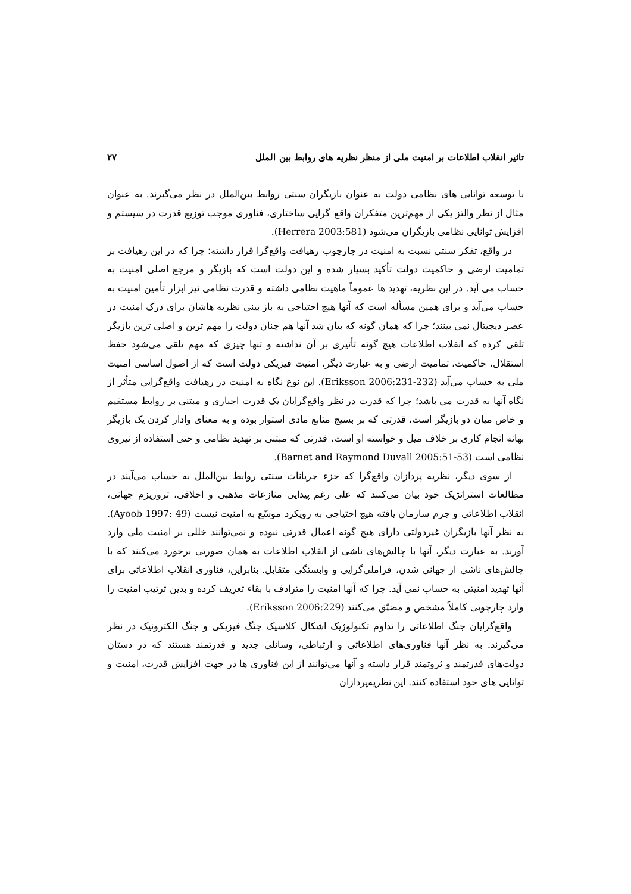تاثیر انقلاب اطلاعات بر امنیت ملی از منظر نظریه های روابط بین الملل ۲۷
با توسعه توانایی های نظامی دولت به عنوان بازیگران سنتی روابط بین‌الملل در نظر می‌گیرند. به عنوان مثال از نظر والتز یکی از مهم‌ترین متفکران واقع گرایی ساختاری، فناوری موجب توزیع قدرت در سیستم و افزایش توانایی نظامی بازیگران می‌شود (Herrera 2003:581).
در واقع، تفکر سنتی نسبت به امنیت در چارچوب رهیافت واقع‌گرا قرار داشته؛ چرا که در این رهیافت بر تمامیت ارضی و حاکمیت دولت تأکید بسیار شده و این دولت است که بازیگر و مرجع اصلی امنیت به حساب می آید. در این نظریه، تهدید ها عموماً ماهیت نظامی داشته و قدرت نظامی نیز ابزار تأمین امنیت به حساب می‌آید و برای همین مسأله است که آنها هیچ احتیاجی به باز بینی نظریه هاشان برای درک امنیت در عصر دیجیتال نمی بینند؛ چرا که همان گونه که بیان شد آنها هم چنان دولت را مهم ترین و اصلی ترین بازیگر تلقی کرده که انقلاب اطلاعات هیچ گونه تأثیری بر آن نداشته و تنها چیزی که مهم تلقی می‌شود حفظ استقلال، حاکمیت، تمامیت ارضی و به عبارت دیگر، امنیت فیزیکی دولت است که از اصول اساسی امنیت ملی به حساب می‌آید (Eriksson 2006:231-232). این نوع نگاه به امنیت در رهیافت واقع‌گرایی متأثر از نگاه آنها به قدرت می باشد؛ چرا که قدرت در نظر واقع‌گرایان یک قدرت اجباری و مبتنی بر روابط مستقیم و خاص میان دو بازیگر است، قدرتی که بر بسیج منابع مادی استوار بوده و به معنای وادار کردن یک بازیگر بهانه انجام کاری بر خلاف میل و خواسته او است، قدرتی که مبتنی بر تهدید نظامی و حتی استفاده از نیروی نظامی است (Barnet and Raymond Duvall 2005:51-53).
از سوی دیگر، نظریه پردازان واقع‌گرا که جزء جریانات سنتی روابط بین‌الملل به حساب می‌آیند در مطالعات استراتژیک خود بیان می‌کنند که علی رغم پیدایی منازعات مذهبی و اخلاقی، تروریزم جهانی، انقلاب اطلاعاتی و جرم سازمان یافته هیچ احتیاجی به رویکرد موسّع به امنیت نیست (Ayoob 1997: 49). به نظر آنها بازیگران غیردولتی دارای هیچ گونه اعمال قدرتی نبوده و نمی‌توانند خللی بر امنیت ملی وارد آورند. به عبارت دیگر، آنها با چالش‌های ناشی از انقلاب اطلاعات به همان صورتی برخورد می‌کنند که با چالش‌های ناشی از جهانی شدن، فراملی‌گرایی و وابستگی متقابل. بنابراین، فناوری انقلاب اطلاعاتی برای آنها تهدید امنیتی به حساب نمی آید. چرا که آنها امنیت را مترادف با بقاء تعریف کرده و بدین ترتیب امنیت را وارد چارچوبی کاملاً مشخص و مضیّق می‌کنند (Eriksson 2006:229).
واقع‌گرایان جنگ اطلاعاتی را تداوم تکنولوژیک اشکال کلاسیک جنگ فیزیکی و جنگ الکترونیک در نظر می‌گیرند. به نظر آنها فناوری‌های اطلاعاتی و ارتباطی، وسائلی جدید و قدرتمند هستند که در دستان دولت‌های قدرتمند و ثروتمند قرار داشته و آنها می‌توانند از این فناوری ها در جهت افزایش قدرت، امنیت و توانایی های خود استفاده کنند. این نظریه‌پردازان